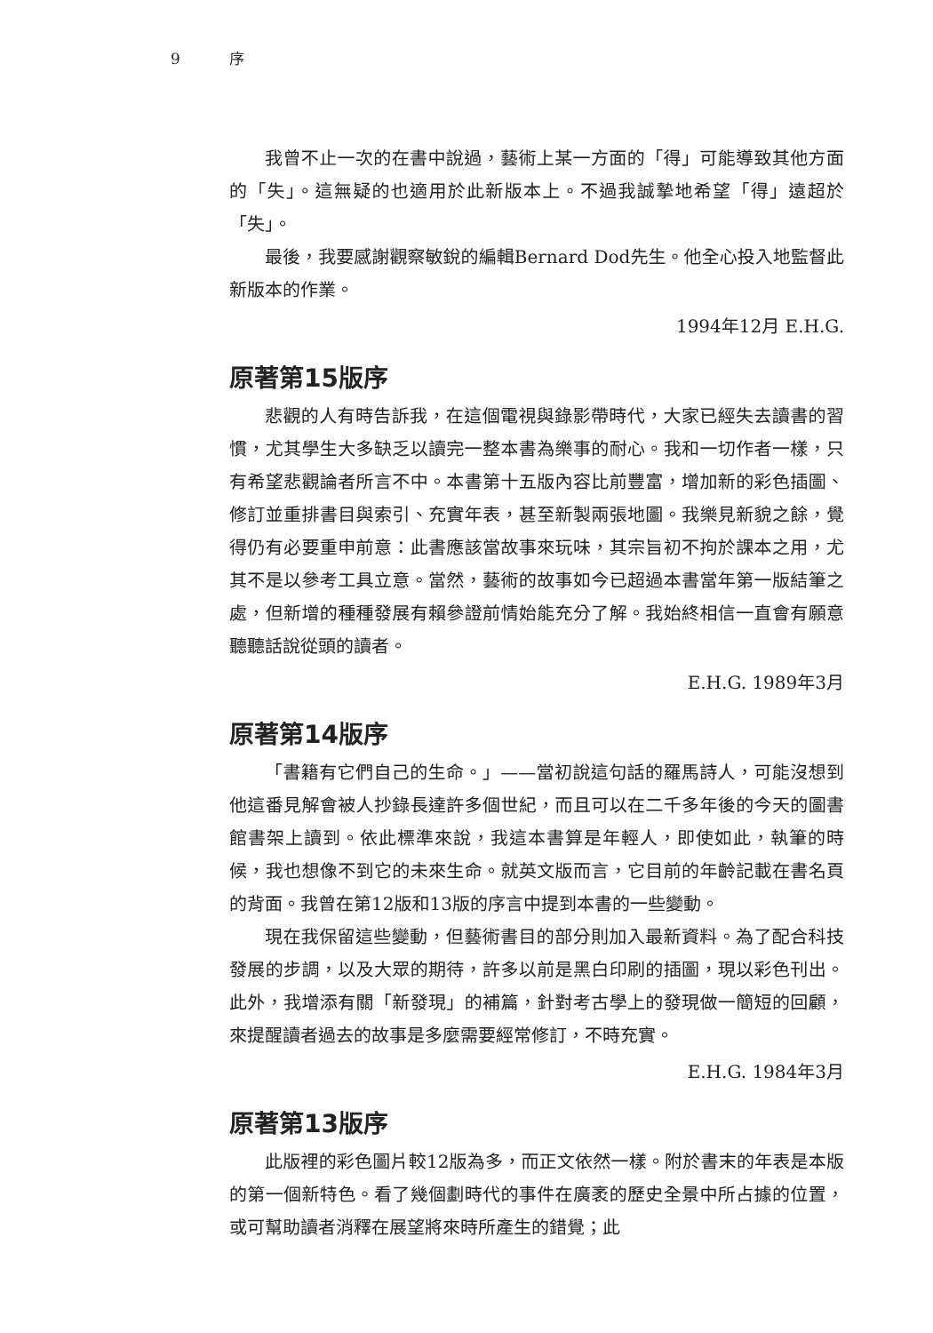9 序
我曾不止一次的在書中說過，藝術上某一方面的「得」可能導致其他方面的「失」。這無疑的也適用於此新版本上。不過我誠摯地希望「得」遠超於「失」。
最後，我要感謝觀察敏銳的編輯Bernard Dod先生。他全心投入地監督此新版本的作業。
1994年12月 E.H.G.
原著第15版序
悲觀的人有時告訴我，在這個電視與錄影帶時代，大家已經失去讀書的習慣，尤其學生大多缺乏以讀完一整本書為樂事的耐心。我和一切作者一樣，只有希望悲觀論者所言不中。本書第十五版內容比前豐富，增加新的彩色插圖、修訂並重排書目與索引、充實年表，甚至新製兩張地圖。我樂見新貌之餘，覺得仍有必要重申前意：此書應該當故事來玩味，其宗旨初不拘於課本之用，尤其不是以參考工具立意。當然，藝術的故事如今已超過本書當年第一版結筆之處，但新增的種種發展有賴參證前情始能充分了解。我始終相信一直會有願意聽聽話說從頭的讀者。
E.H.G. 1989年3月
原著第14版序
「書籍有它們自己的生命。」——當初說這句話的羅馬詩人，可能沒想到他這番見解會被人抄錄長達許多個世紀，而且可以在二千多年後的今天的圖書館書架上讀到。依此標準來說，我這本書算是年輕人，即使如此，執筆的時候，我也想像不到它的未來生命。就英文版而言，它目前的年齡記載在書名頁的背面。我曾在第12版和13版的序言中提到本書的一些變動。
現在我保留這些變動，但藝術書目的部分則加入最新資料。為了配合科技發展的步調，以及大眾的期待，許多以前是黑白印刷的插圖，現以彩色刊出。此外，我增添有關「新發現」的補篇，針對考古學上的發現做一簡短的回顧，來提醒讀者過去的故事是多麼需要經常修訂，不時充實。
E.H.G. 1984年3月
原著第13版序
此版裡的彩色圖片較12版為多，而正文依然一樣。附於書末的年表是本版的第一個新特色。看了幾個劃時代的事件在廣袤的歷史全景中所占據的位置，或可幫助讀者消釋在展望將來時所產生的錯覺；此